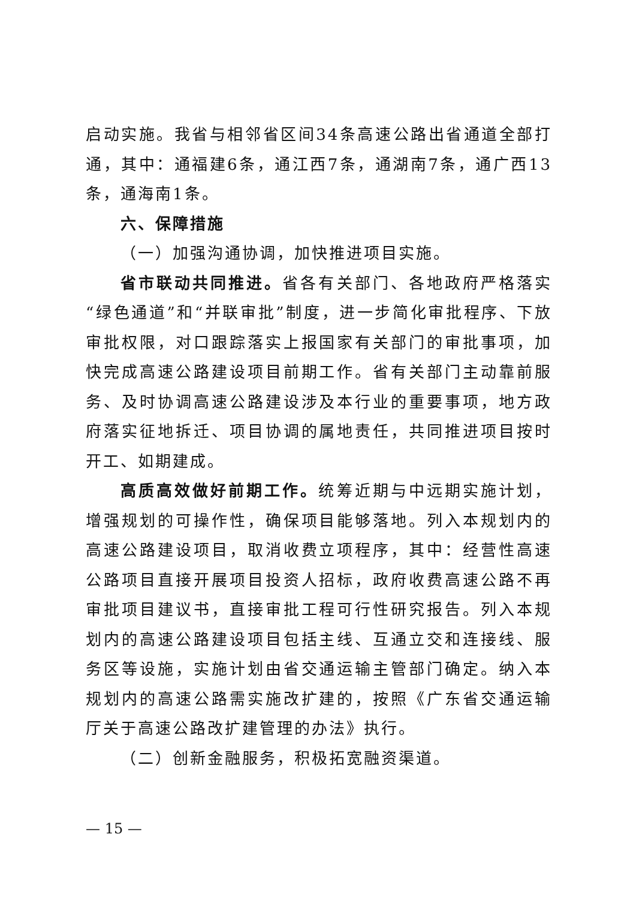启动实施。我省与相邻省区间34条高速公路出省通道全部打通，其中：通福建6条，通江西7条，通湖南7条，通广西13条，通海南1条。
六、保障措施
（一）加强沟通协调，加快推进项目实施。
省市联动共同推进。省各有关部门、各地政府严格落实“绿色通道”和“并联审批”制度，进一步简化审批程序、下放审批权限，对口跟踪落实上报国家有关部门的审批事项，加快完成高速公路建设项目前期工作。省有关部门主动靠前服务、及时协调高速公路建设涉及本行业的重要事项，地方政府落实征地拆迁、项目协调的属地责任，共同推进项目按时开工、如期建成。
高质高效做好前期工作。统筹近期与中远期实施计划，增强规划的可操作性，确保项目能够落地。列入本规划内的高速公路建设项目，取消收费立项程序，其中：经营性高速公路项目直接开展项目投资人招标，政府收费高速公路不再审批项目建议书，直接审批工程可行性研究报告。列入本规划内的高速公路建设项目包括主线、互通立交和连接线、服务区等设施，实施计划由省交通运输主管部门确定。纳入本规划内的高速公路需实施改扩建的，按照《广东省交通运输厅关于高速公路改扩建管理的办法》执行。
（二）创新金融服务，积极拓宽融资渠道。
— 15 —